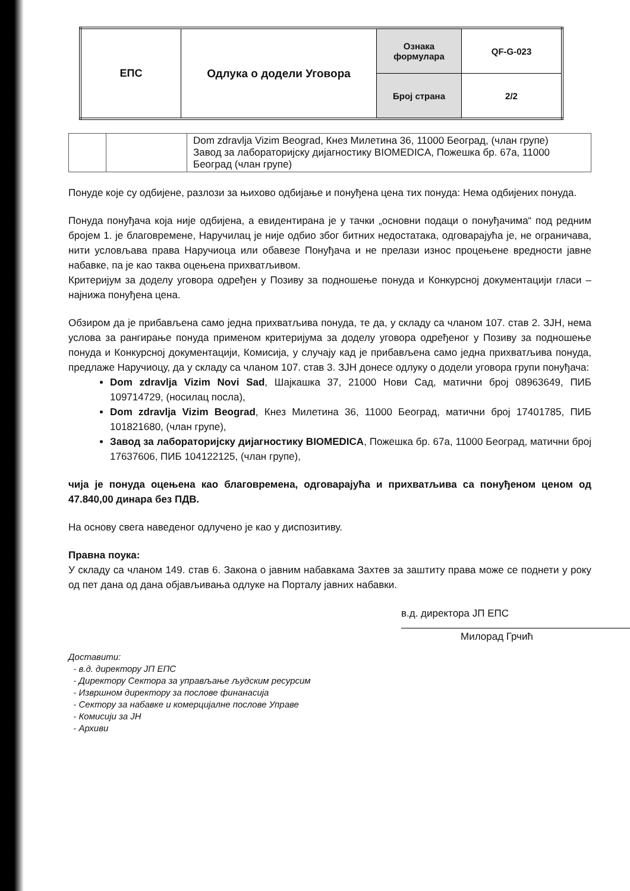| ЕПС | Одлука о додели Уговора | Ознака формулара | QF-G-023 |
| | | Број страна | 2/2 |
| | | Dom zdravlja Vizim Beograd, Кнез Милетина 36, 11000 Београд, (члан групе) Завод за лабораторијску дијагностику BIOMEDICA, Пожешка бр. 67а, 11000 Београд (члан групе) |
Понуде које су одбијене, разлози за њихово одбијање и понуђена цена тих понуда: Нема одбијених понуда.
Понуда понуђача која није одбијена, а евидентирана је у тачки „основни подаци о понуђачима“ под редним бројем 1. је благовремене, Наручилац је није одбио због битних недостатака, одговарајућа је, не ограничава, нити условљава права Наручиоца или обавезе Понуђача и не прелази износ процењене вредности јавне набавке, па је као таква оцењена прихватљивом.
Критеријум за доделу уговора одређен у Позиву за подношење понуда и Конкурсној документацији гласи – најнижа понуђена цена.
Обзиром да је прибављена само једна прихватљива понуда, те да, у складу са чланом 107. став 2. ЗЈН, нема услова за рангирање понуда применом критеријума за доделу уговора одређеног у Позиву за подношење понуда и Конкурсној документацији, Комисија, у случају кад је прибављена само једна прихватљива понуда, предлаже Наручиоцу, да у складу са чланом 107. став 3. ЗЈН донесе одлуку о додели уговора групи понуђача:
Dom zdravlja Vizim Novi Sad, Шајкашка 37, 21000 Нови Сад, матични број 08963649, ПИБ 109714729, (носилац посла),
Dom zdravlja Vizim Beograd, Кнез Милетина 36, 11000 Београд, матични број 17401785, ПИБ 101821680, (члан групе),
Завод за лабораторијску дијагностику BIOMEDICA, Пожешка бр. 67а, 11000 Београд, матични број 17637606, ПИБ 104122125, (члан групе),
чија је понуда оцењена као благовремена, одговарајућа и прихватљива са понуђеном ценом од 47.840,00 динара без ПДВ.
На основу свега наведеног одлучено је као у диспозитиву.
Правна поука:
У складу са чланом 149. став 6. Закона о јавним набавкама Захтев за заштиту права може се поднети у року од пет дана од дана објављивања одлуке на Порталу јавних набавки.
в.д. директора ЈП ЕПС
Милорад Грчић
Доставити:
- в.д. директору ЈП ЕПС
- Директору Сектора за управљање људским ресурсим
- Извршном директору за послове финанасија
- Сектору за набавке и комерцијалне послове Управе
- Комисији за ЈН
- Архиви